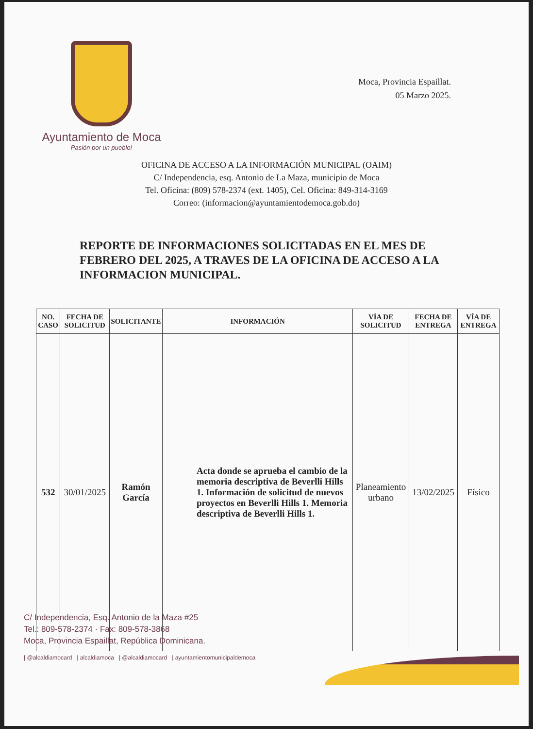Ayuntamiento de Moca
Pasión por un pueblo!
Moca, Provincia Espaillat.
05 Marzo 2025.
OFICINA DE ACCESO A LA INFORMACIÓN MUNICIPAL (OAIM)
C/ Independencia, esq. Antonio de La Maza, municipio de Moca
Tel. Oficina: (809) 578-2374 (ext. 1405), Cel. Oficina: 849-314-3169
Correo: (informacion@ayuntamientodemoca.gob.do)
REPORTE DE INFORMACIONES SOLICITADAS EN EL MES DE FEBRERO DEL 2025, A TRAVES DE LA OFICINA DE ACCESO A LA INFORMACION MUNICIPAL.
| NO. CASO | FECHA DE SOLICITUD | SOLICITANTE | INFORMACIÓN | VÍA DE SOLICITUD | FECHA DE ENTREGA | VÍA DE ENTREGA |
| --- | --- | --- | --- | --- | --- | --- |
| 532 | 30/01/2025 | Ramón García | Acta donde se aprueba el cambio de la memoria descriptiva de Beverlli Hills 1. Información de solicitud de nuevos proyectos en Beverlli Hills 1. Memoria descriptiva de Beverlli Hills 1. | Planeamiento urbano | 13/02/2025 | Físico |
C/ Independencia, Esq. Antonio de la Maza #25
Tel.: 809-578-2374 · Fax: 809-578-3868
Moca, Provincia Espaillat, República Dominicana.
| @alcaldiamocard | alcaldiamoca | @alcaldiamocard | ayuntamientomunicipaldemoca